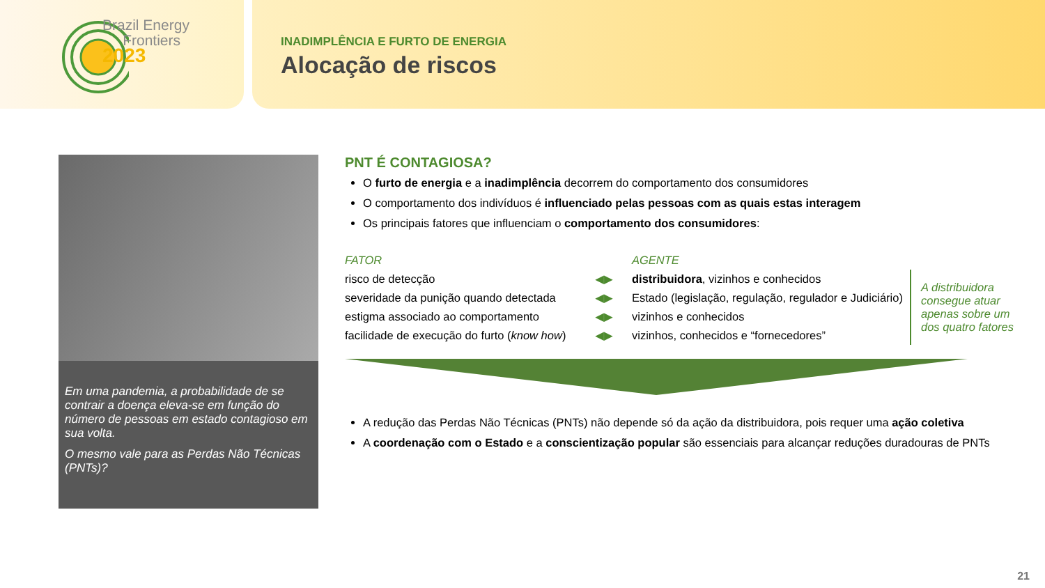Brazil Energy
Frontiers
2023
INADIMPLÊNCIA E FURTO DE ENERGIA
Alocação de riscos
Em uma pandemia, a probabilidade de se contrair a doença eleva-se em função do número de pessoas em estado contagioso em sua volta.
O mesmo vale para as Perdas Não Técnicas (PNTs)?
PNT É CONTAGIOSA?
O furto de energia e a inadimplência decorrem do comportamento dos consumidores
O comportamento dos indivíduos é influenciado pelas pessoas com as quais estas interagem
Os principais fatores que influenciam o comportamento dos consumidores:
| FATOR | | AGENTE | |
| --- | --- | --- | --- |
| risco de detecção | ◀▶ | distribuidora , vizinhos e conhecidos | A distribuidora consegue atuar apenas sobre um dos quatro fatores |
| severidade da punição quando detectada | ◀▶ | Estado (legislação, regulação, regulador e Judiciário) | |
| estigma associado ao comportamento | ◀▶ | vizinhos e conhecidos | |
| facilidade de execução do furto ( know how ) | ◀▶ | vizinhos, conhecidos e “fornecedores” | |
A redução das Perdas Não Técnicas (PNTs) não depende só da ação da distribuidora, pois requer uma ação coletiva
A coordenação com o Estado e a conscientização popular são essenciais para alcançar reduções duradouras de PNTs
21